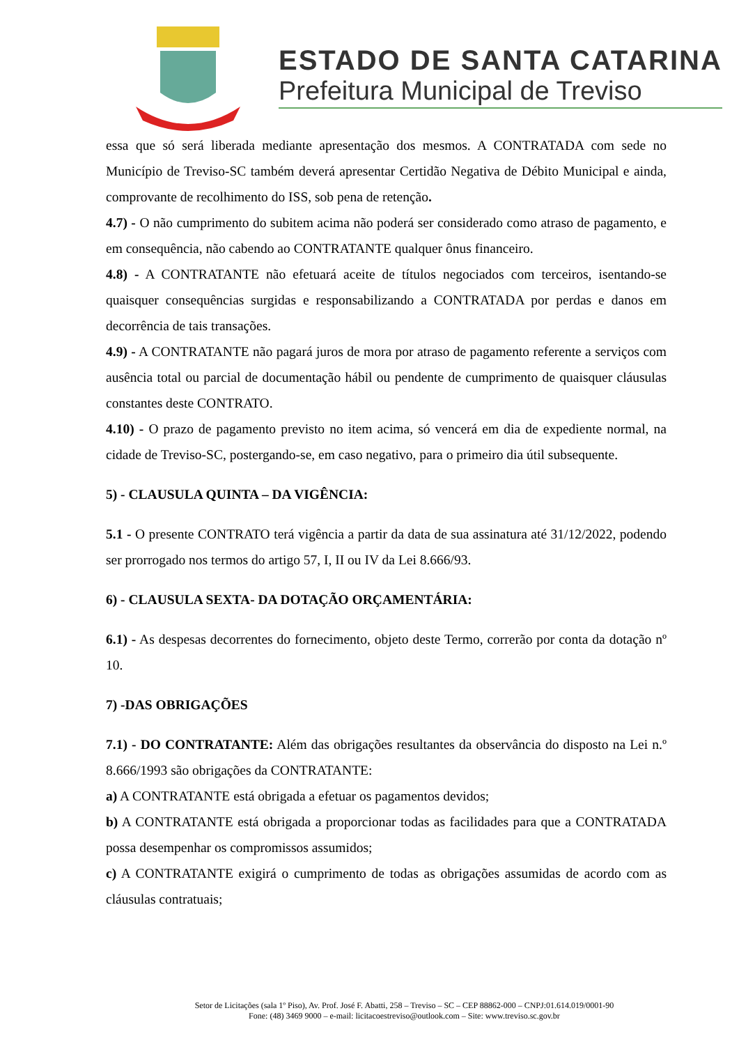ESTADO DE SANTA CATARINA
Prefeitura Municipal de Treviso
essa que só será liberada mediante apresentação dos mesmos. A CONTRATADA com sede no Município de Treviso-SC também deverá apresentar Certidão Negativa de Débito Municipal e ainda, comprovante de recolhimento do ISS, sob pena de retenção.
4.7) - O não cumprimento do subitem acima não poderá ser considerado como atraso de pagamento, e em consequência, não cabendo ao CONTRATANTE qualquer ônus financeiro.
4.8) - A CONTRATANTE não efetuará aceite de títulos negociados com terceiros, isentando-se quaisquer consequências surgidas e responsabilizando a CONTRATADA por perdas e danos em decorrência de tais transações.
4.9) - A CONTRATANTE não pagará juros de mora por atraso de pagamento referente a serviços com ausência total ou parcial de documentação hábil ou pendente de cumprimento de quaisquer cláusulas constantes deste CONTRATO.
4.10) - O prazo de pagamento previsto no item acima, só vencerá em dia de expediente normal, na cidade de Treviso-SC, postergando-se, em caso negativo, para o primeiro dia útil subsequente.
5) - CLAUSULA QUINTA – DA VIGÊNCIA:
5.1 - O presente CONTRATO terá vigência a partir da data de sua assinatura até 31/12/2022, podendo ser prorrogado nos termos do artigo 57, I, II ou IV da Lei 8.666/93.
6) - CLAUSULA SEXTA- DA DOTAÇÃO ORÇAMENTÁRIA:
6.1) - As despesas decorrentes do fornecimento, objeto deste Termo, correrão por conta da dotação nº 10.
7) -DAS OBRIGAÇÕES
7.1) - DO CONTRATANTE: Além das obrigações resultantes da observância do disposto na Lei n.º 8.666/1993 são obrigações da CONTRATANTE:
a) A CONTRATANTE está obrigada a efetuar os pagamentos devidos;
b) A CONTRATANTE está obrigada a proporcionar todas as facilidades para que a CONTRATADA possa desempenhar os compromissos assumidos;
c) A CONTRATANTE exigirá o cumprimento de todas as obrigações assumidas de acordo com as cláusulas contratuais;
Setor de Licitações (sala 1º Piso), Av. Prof. José F. Abatti, 258 – Treviso – SC – CEP 88862-000 – CNPJ:01.614.019/0001-90
Fone: (48) 3469 9000 – e-mail: licitacoestreviso@outlook.com – Site: www.treviso.sc.gov.br